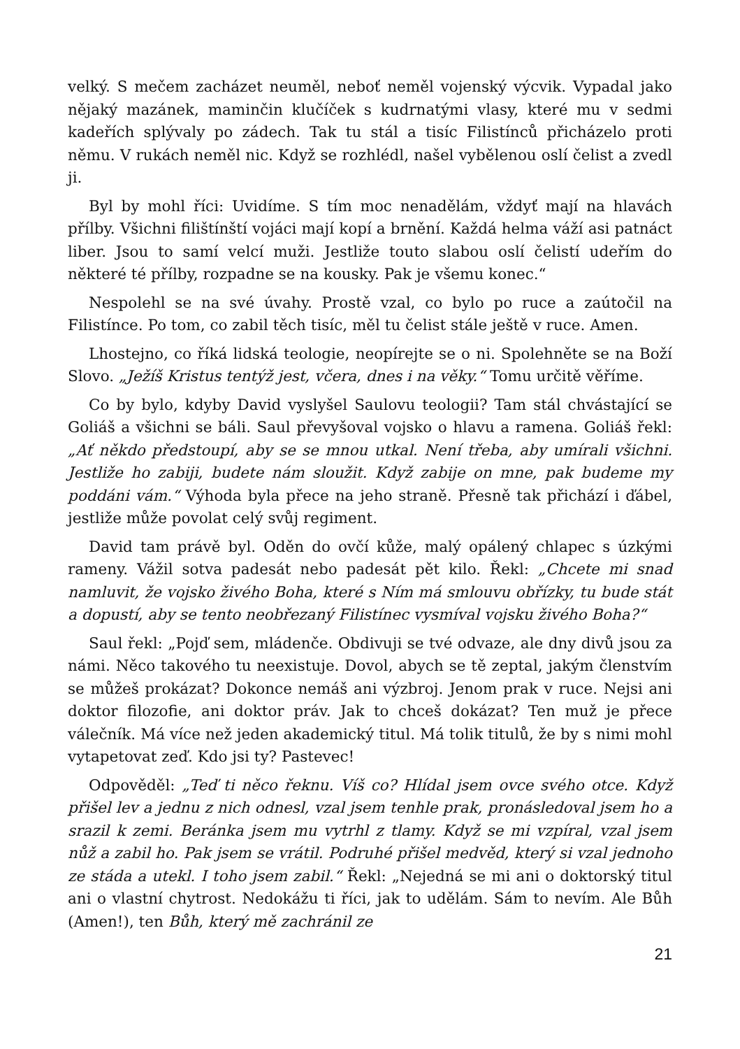velký. S mečem zacházet neuměl, neboť neměl vojenský výcvik. Vypadal jako nějaký mazánek, maminčin klučíček s kudrnatými vlasy, které mu v sedmi kadeřích splývaly po zádech. Tak tu stál a tisíc Filistínců přicházelo proti němu. V rukách neměl nic. Když se rozhlédl, našel vybělenou oslí čelist a zvedl ji.
Byl by mohl říci: Uvidíme. S tím moc nenadělám, vždyť mají na hlavách přílby. Všichni filištínští vojáci mají kopí a brnění. Každá helma váží asi patnáct liber. Jsou to samí velcí muži. Jestliže touto slabou oslí čelistí udeřím do některé té přílby, rozpadne se na kousky. Pak je všemu konec.“
Nespolehl se na své úvahy. Prostě vzal, co bylo po ruce a zaútočil na Filistínce. Po tom, co zabil těch tisíc, měl tu čelist stále ještě v ruce. Amen.
Lhostejno, co říká lidská teologie, neopírejte se o ni. Spolehněte se na Boží Slovo. „Ježíš Kristus tentýž jest, včera, dnes i na věky.“ Tomu určitě věříme.
Co by bylo, kdyby David vyslyšel Saulovu teologii? Tam stál chvástající se Goliáš a všichni se báli. Saul převyšoval vojsko o hlavu a ramena. Goliáš řekl: „Ať někdo předstoupí, aby se se mnou utkal. Není třeba, aby umírali všichni. Jestliže ho zabiji, budete nám sloužit. Když zabije on mne, pak budeme my poddáni vám.“ Výhoda byla přece na jeho straně. Přesně tak přichází i ďábel, jestliže může povolat celý svůj regiment.
David tam právě byl. Oděn do ovčí kůže, malý opálený chlapec s úzkými rameny. Vážil sotva padesát nebo padesát pět kilo. Řekl: „Chcete mi snad namluvit, že vojsko živého Boha, které s Ním má smlouvu obřízky, tu bude stát a dopustí, aby se tento neobřezaný Filistínec vysmíval vojsku živého Boha?“
Saul řekl: „Pojď sem, mládenče. Obdivuji se tvé odvaze, ale dny divů jsou za námi. Něco takového tu neexistuje. Dovol, abych se tě zeptal, jakým členstvím se můžeš prokázat? Dokonce nemáš ani výzbroj. Jenom prak v ruce. Nejsi ani doktor filozofie, ani doktor práv. Jak to chceš dokázat? Ten muž je přece válečník. Má více než jeden akademický titul. Má tolik titulů, že by s nimi mohl vytapetovat zeď. Kdo jsi ty? Pastevec!
Odpověděl: „Teď ti něco řeknu. Víš co? Hlídal jsem ovce svého otce. Když přišel lev a jednu z nich odnesl, vzal jsem tenhle prak, pronásledoval jsem ho a srazil k zemi. Beránka jsem mu vytrhl z tlamy. Když se mi vzpíral, vzal jsem nůž a zabil ho. Pak jsem se vrátil. Podruhé přišel medvěd, který si vzal jednoho ze stáda a utekl. I toho jsem zabil.“ Řekl: „Nejedná se mi ani o doktorský titul ani o vlastní chytrost. Nedokážu ti říci, jak to udělám. Sám to nevím. Ale Bůh (Amen!), ten Bůh, který mě zachránil ze
21